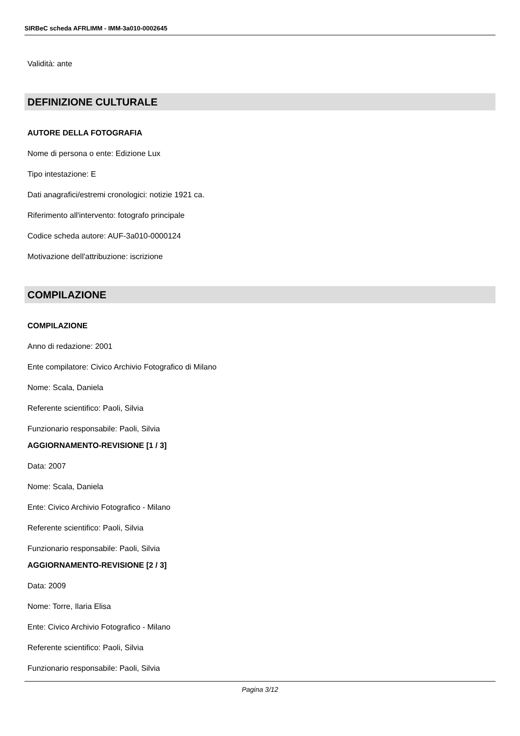SIRBeC scheda AFRLIMM - IMM-3a010-0002645
Validità: ante
DEFINIZIONE CULTURALE
AUTORE DELLA FOTOGRAFIA
Nome di persona o ente: Edizione Lux
Tipo intestazione: E
Dati anagrafici/estremi cronologici: notizie 1921 ca.
Riferimento all'intervento: fotografo principale
Codice scheda autore: AUF-3a010-0000124
Motivazione dell'attribuzione: iscrizione
COMPILAZIONE
COMPILAZIONE
Anno di redazione: 2001
Ente compilatore: Civico Archivio Fotografico di Milano
Nome: Scala, Daniela
Referente scientifico: Paoli, Silvia
Funzionario responsabile: Paoli, Silvia
AGGIORNAMENTO-REVISIONE [1 / 3]
Data: 2007
Nome: Scala, Daniela
Ente: Civico Archivio Fotografico - Milano
Referente scientifico: Paoli, Silvia
Funzionario responsabile: Paoli, Silvia
AGGIORNAMENTO-REVISIONE [2 / 3]
Data: 2009
Nome: Torre, Ilaria Elisa
Ente: Civico Archivio Fotografico - Milano
Referente scientifico: Paoli, Silvia
Funzionario responsabile: Paoli, Silvia
Pagina 3/12